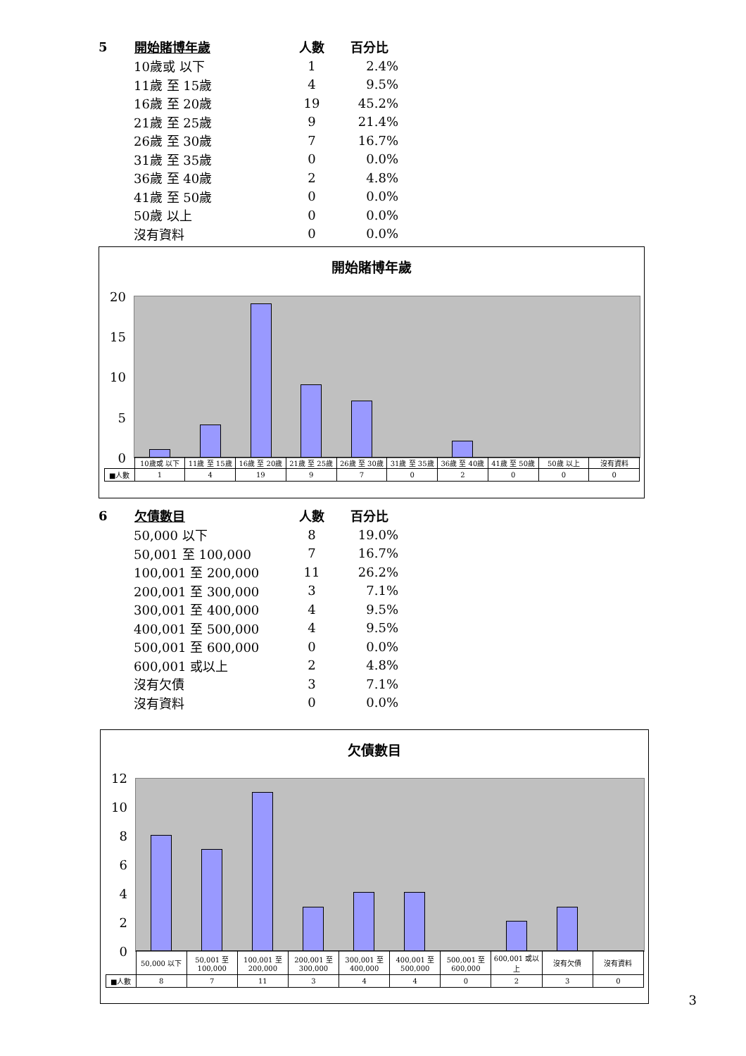| 5 | 開始賭博年歲 | 人數 | 百分比 |
| | 10歲或 以下 | 1 | 2.4% |
| | 11歲 至 15歲 | 4 | 9.5% |
| | 16歲 至 20歲 | 19 | 45.2% |
| | 21歲 至 25歲 | 9 | 21.4% |
| | 26歲 至 30歲 | 7 | 16.7% |
| | 31歲 至 35歲 | 0 | 0.0% |
| | 36歲 至 40歲 | 2 | 4.8% |
| | 41歲 至 50歲 | 0 | 0.0% |
| | 50歲 以上 | 0 | 0.0% |
| | 沒有資料 | 0 | 0.0% |
開始賭博年歲
20
15
10
5
0
| | 10歲或 以下 | 11歲 至 15歲 | 16歲 至 20歲 | 21歲 至 25歲 | 26歲 至 30歲 | 31歲 至 35歲 | 36歲 至 40歲 | 41歲 至 50歲 | 50歲 以上 | 沒有資料 |
| ■人數 | 1 | 4 | 19 | 9 | 7 | 0 | 2 | 0 | 0 | 0 |
| 6 | 欠債數目 | 人數 | 百分比 |
| | 50,000 以下 | 8 | 19.0% |
| | 50,001 至 100,000 | 7 | 16.7% |
| | 100,001 至 200,000 | 11 | 26.2% |
| | 200,001 至 300,000 | 3 | 7.1% |
| | 300,001 至 400,000 | 4 | 9.5% |
| | 400,001 至 500,000 | 4 | 9.5% |
| | 500,001 至 600,000 | 0 | 0.0% |
| | 600,001 或以上 | 2 | 4.8% |
| | 沒有欠債 | 3 | 7.1% |
| | 沒有資料 | 0 | 0.0% |
欠債數目
12
10
8
6
4
2
0
| | 50,000 以下 | 50,001 至 100,000 | 100,001 至 200,000 | 200,001 至 300,000 | 300,001 至 400,000 | 400,001 至 500,000 | 500,001 至 600,000 | 600,001 或以上 | 沒有欠債 | 沒有資料 |
| ■人數 | 8 | 7 | 11 | 3 | 4 | 4 | 0 | 2 | 3 | 0 |
3